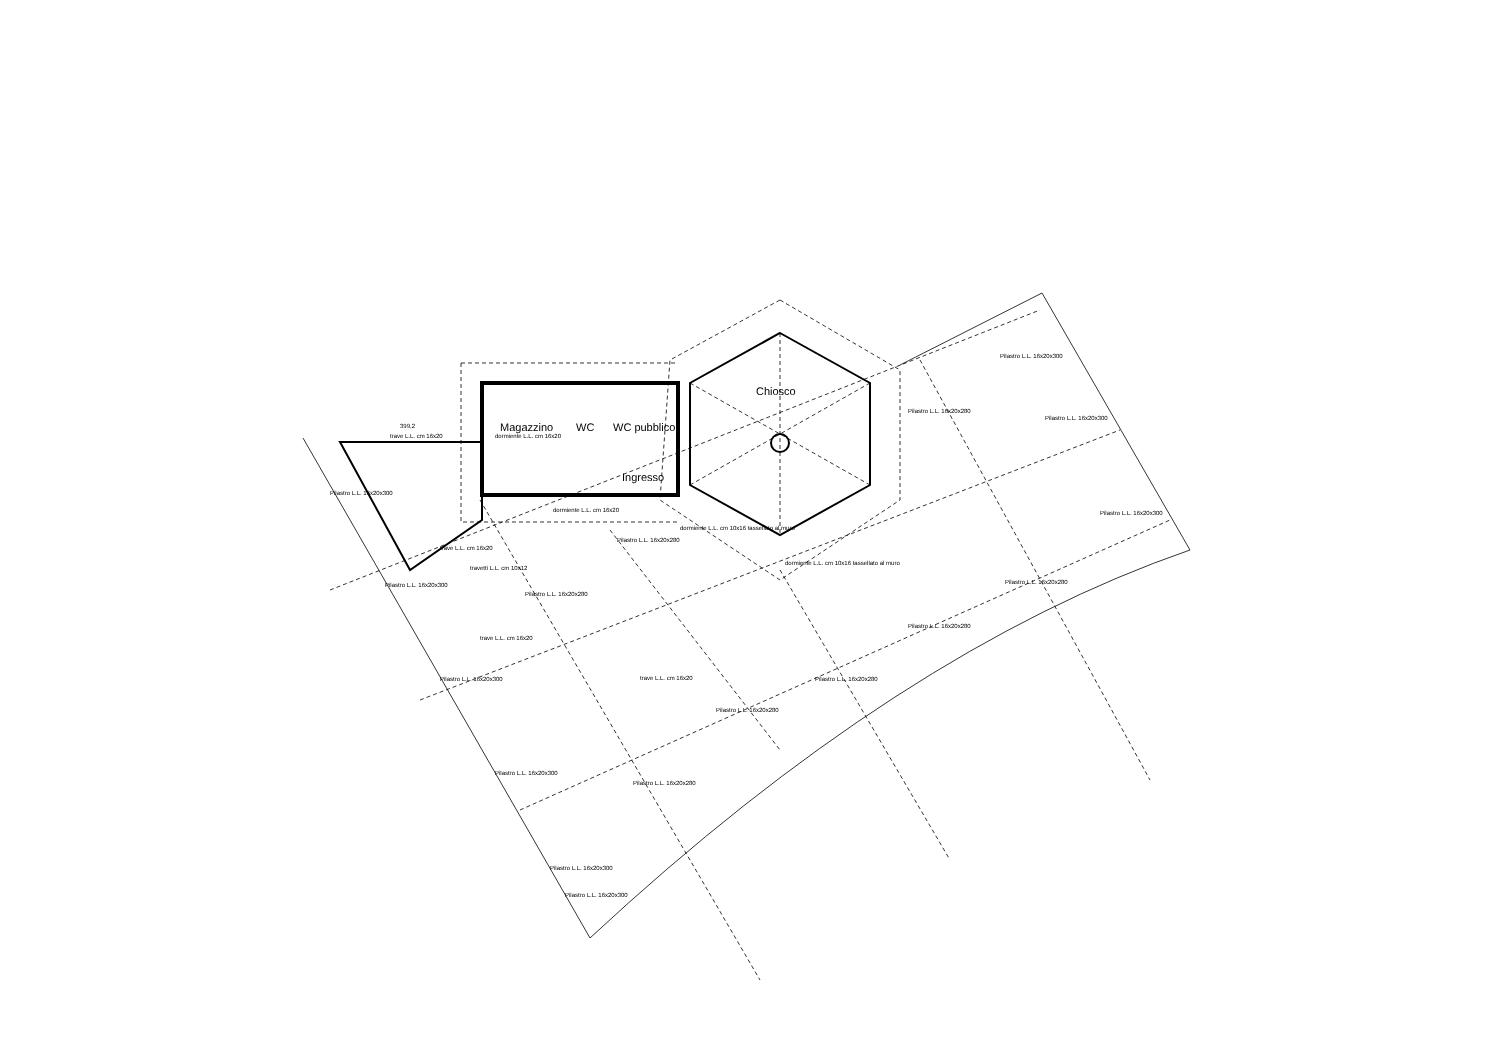Chiosco
Magazzino
WC
WC pubblico
Ingresso
399,2
trave L.L. cm 16x20
dormiente L.L. cm 16x20
dormiente L.L. cm 16x20
Pilastro L.L. 16x20x300
Pilastro L.L. 16x20x300
Pilastro L.L. 16x20x280
Pilastro L.L. 16x20x280
Pilastro L.L. 16x20x300
Pilastro L.L. 16x20x280
Pilastro L.L. 16x20x280
Pilastro L.L. 16x20x300
Pilastro L.L. 16x20x280
Pilastro L.L. 16x20x300
Pilastro L.L. 16x20x300
Pilastro L.L. 16x20x280
Pilastro L.L. 16x20x300
Pilastro L.L. 16x20x300
Pilastro L.L. 16x20x300
Pilastro L.L. 16x20x280
Pilastro L.L. 16x20x280
trave L.L. cm 16x20
trave L.L. cm 16x20
dormiente L.L. cm 10x16 tassellato al muro
dormiente L.L. cm 10x16 tassellato al muro
trave L.L. cm 16x20
travetti L.L. cm 10x12